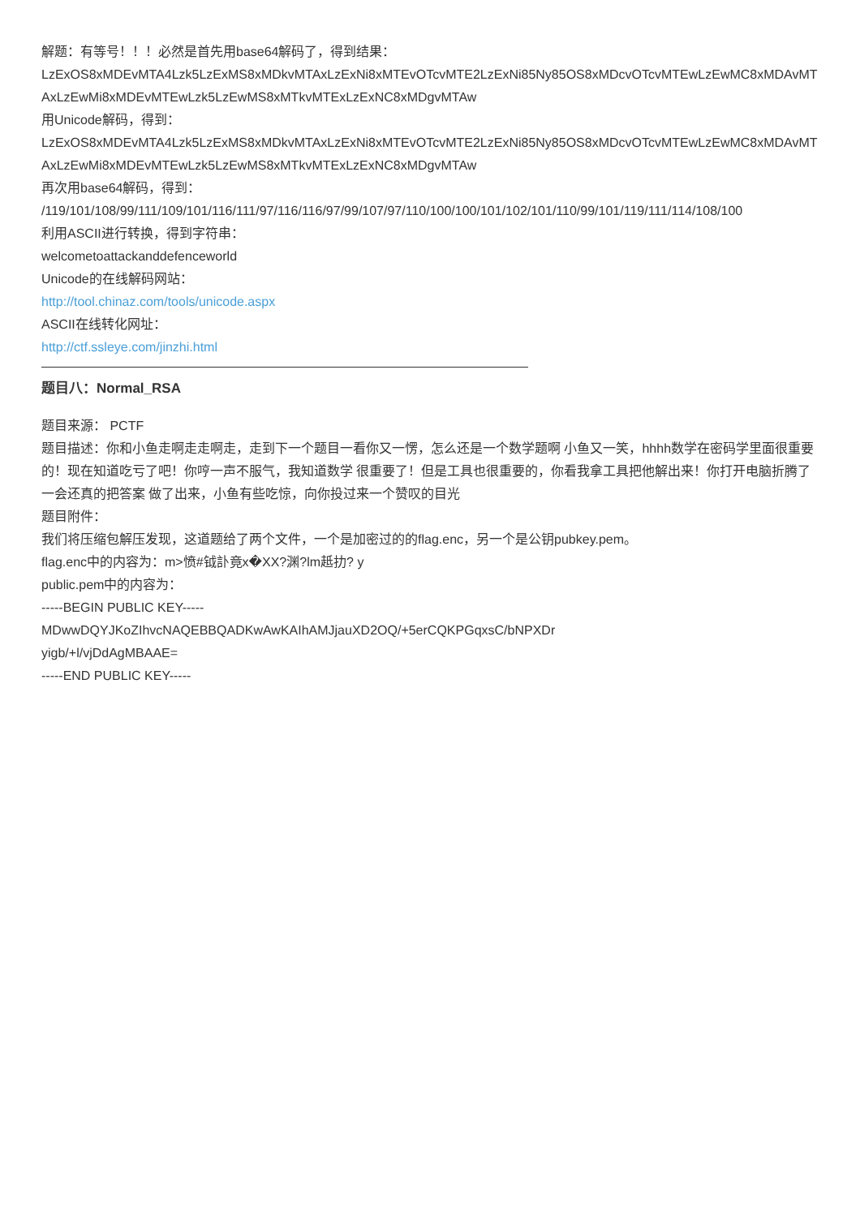解题：有等号！！！必然是首先用base64解码了，得到结果：
LzExOS8xMDEvMTA4Lzk5LzExMS8xMDkvMTAxLzExNi8xMTEvOTcvMTE2LzExNi85Ny85OS8xMDcvOTcvMTEwLzEwMC8xMDAvMTAxLzEwMi8xMDEvMTEwLzk5LzEwMS8xMTkvMTExLzExNC8xMDgvMTAw
用Unicode解码，得到：
LzExOS8xMDEvMTA4Lzk5LzExMS8xMDkvMTAxLzExNi8xMTEvOTcvMTE2LzExNi85Ny85OS8xMDcvOTcvMTEwLzEwMC8xMDAvMTAxLzEwMi8xMDEvMTEwLzk5LzEwMS8xMTkvMTExLzExNC8xMDgvMTAw
再次用base64解码，得到：
/119/101/108/99/111/109/101/116/111/97/116/116/97/99/107/97/110/100/100/101/102/101/110/99/101/119/111/114/108/100
利用ASCII进行转换，得到字符串：
welcometoattackanddefenceworld
Unicode的在线解码网站：
http://tool.chinaz.com/tools/unicode.aspx
ASCII在线转化网址：
http://ctf.ssleye.com/jinzhi.html
题目八：Normal_RSA
题目来源： PCTF
题目描述：你和小鱼走啊走走啊走，走到下一个题目一看你又一愣，怎么还是一个数学题啊 小鱼又一笑，hhhh数学在密码学里面很重要的！现在知道吃亏了吧！你哼一声不服气，我知道数学 很重要了！但是工具也很重要的，你看我拿工具把他解出来！你打开电脑折腾了一会还真的把答案 做了出来，小鱼有些吃惊，向你投过来一个赞叹的目光
题目附件：
我们将压缩包解压发现，这道题给了两个文件，一个是加密过的的flag.enc，另一个是公钥pubkey.pem。
flag.enc中的内容为：m>愤#钺訃竟x�XX?渊?lm赿扐? y
public.pem中的内容为：
-----BEGIN PUBLIC KEY-----
MDwwDQYJKoZIhvcNAQEBBQADKwAwKAIhAMJjauXD2OQ/+5erCQKPGqxsC/bNPXDr
yigb/+l/vjDdAgMBAAE=
-----END PUBLIC KEY-----